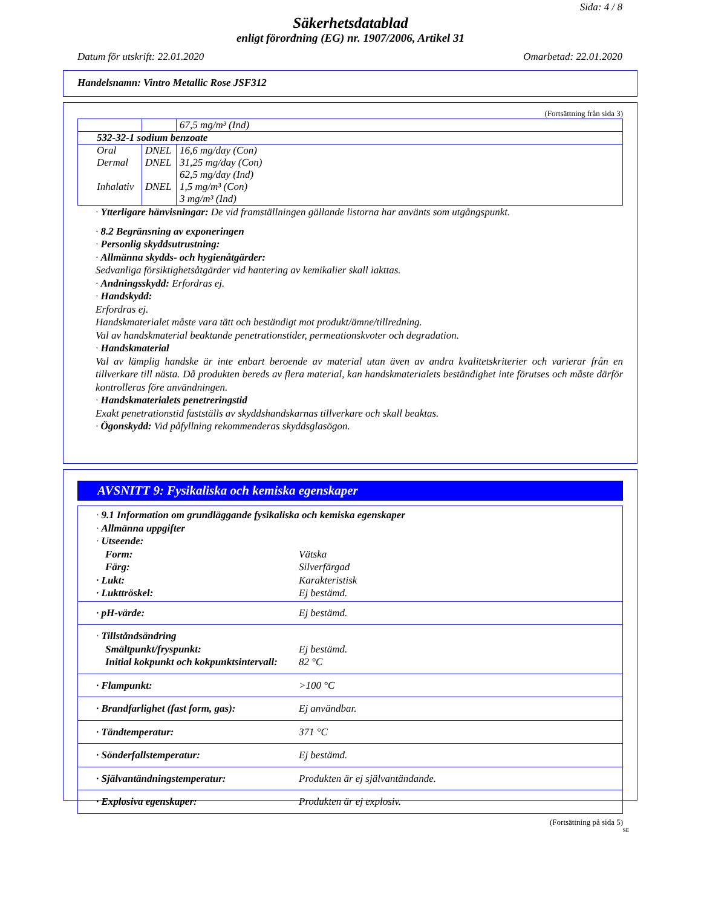Sida: 4 / 8
Säkerhetsdatablad
enligt förordning (EG) nr. 1907/2006, Artikel 31
Datum för utskrift: 22.01.2020 Omarbetad: 22.01.2020
Handelsnamn: Vintro Metallic Rose JSF312
(Fortsättning från sida 3)
| | | 67,5 mg/m³ (Ind) |
| 532-32-1 sodium benzoate | | |
| Oral | DNEL | 16,6 mg/day (Con) |
| Dermal | DNEL | 31,25 mg/day (Con) 62,5 mg/day (Ind) |
| Inhalativ | DNEL | 1,5 mg/m³ (Con) 3 mg/m³ (Ind) |
· Ytterligare hänvisningar: De vid framställningen gällande listorna har använts som utgångspunkt.
· 8.2 Begränsning av exponeringen
· Personlig skyddsutrustning:
· Allmänna skydds- och hygienåtgärder:
Sedvanliga försiktighetsåtgärder vid hantering av kemikalier skall iakttas.
· Andningsskydd: Erfordras ej.
· Handskydd:
Erfordras ej.
Handskmaterialet måste vara tätt och beständigt mot produkt/ämne/tillredning.
Val av handskmaterial beaktande penetrationstider, permeationskvoter och degradation.
· Handskmaterial
Val av lämplig handske är inte enbart beroende av material utan även av andra kvalitetskriterier och varierar från en tillverkare till nästa. Då produkten bereds av flera material, kan handskmaterialets beständighet inte förutses och måste därför kontrolleras före användningen.
· Handskmaterialets penetreringstid
Exakt penetrationstid fastställs av skyddshandskarnas tillverkare och skall beaktas.
· Ögonskydd: Vid påfyllning rekommenderas skyddsglasögon.
AVSNITT 9: Fysikaliska och kemiska egenskaper
· 9.1 Information om grundläggande fysikaliska och kemiska egenskaper
· Allmänna uppgifter
· Utseende:
Form: Vätska
Färg: Silverfärgad
· Lukt: Karakteristisk
· Lukttröskel: Ej bestämd.
· pH-värde: Ej bestämd.
· Tillståndsändring
Smältpunkt/fryspunkt: Ej bestämd.
Initial kokpunkt och kokpunktsintervall: 82 °C
· Flampunkt: >100 °C
· Brandfarlighet (fast form, gas): Ej användbar.
· Tändtemperatur: 371 °C
· Sönderfallstemperatur: Ej bestämd.
· Självantändningstemperatur: Produkten är ej självantändande.
· Explosiva egenskaper: Produkten är ej explosiv.
(Fortsättning på sida 5)
SE